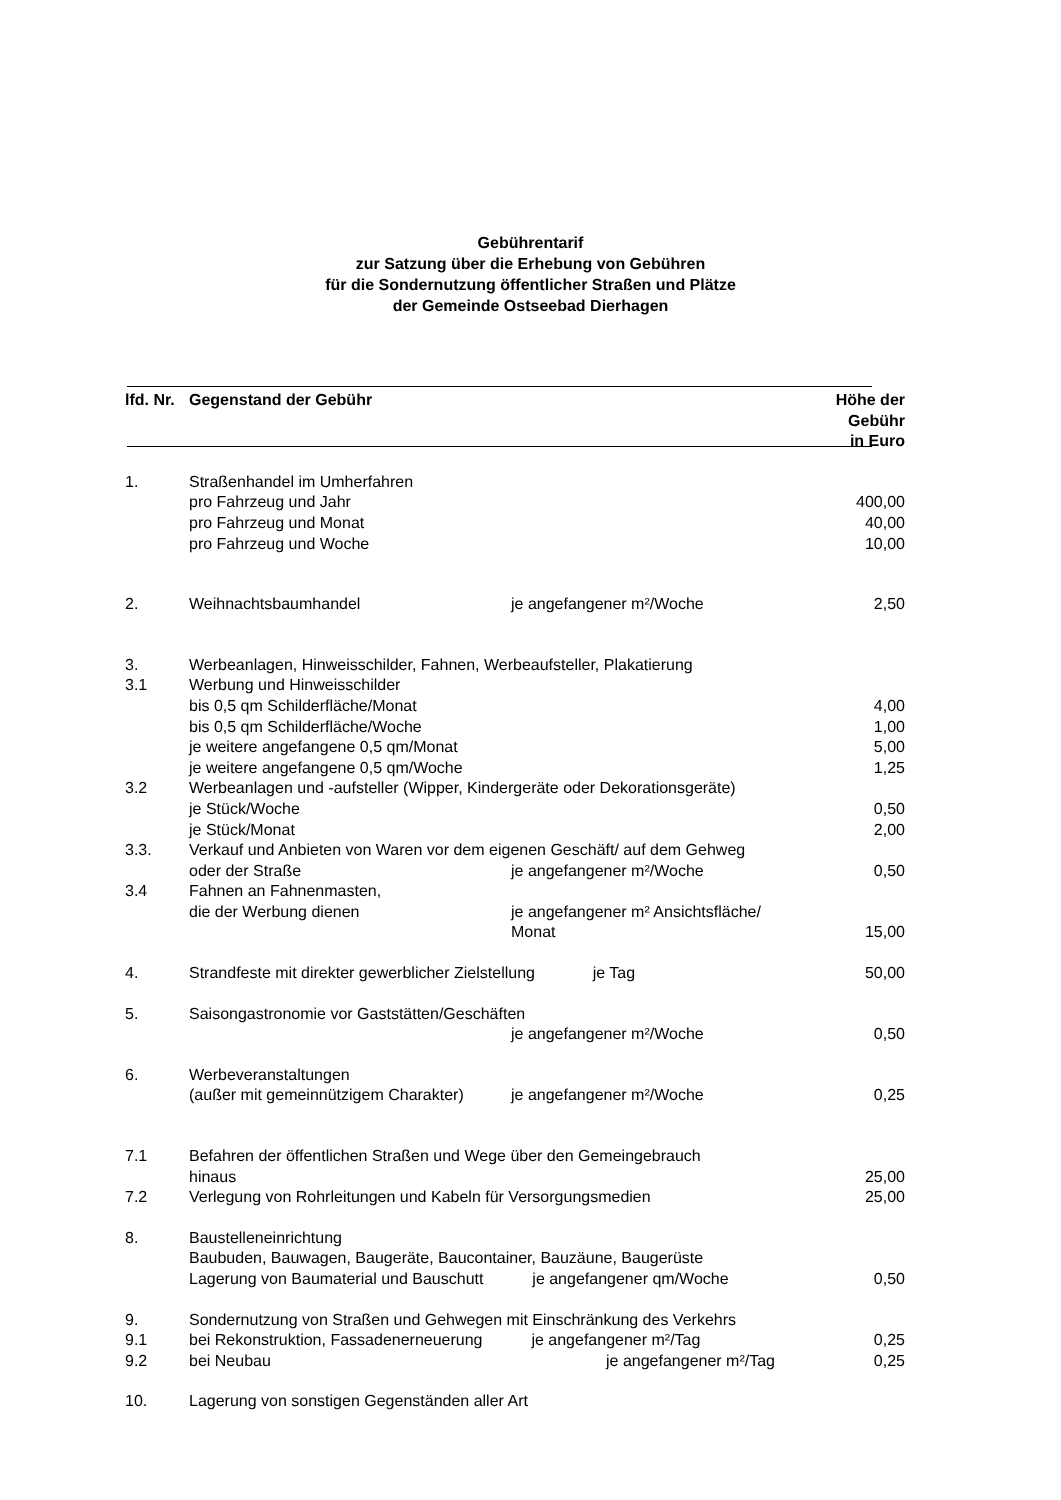Gebührentarif
zur Satzung über die Erhebung von Gebühren
für die Sondernutzung öffentlicher Straßen und Plätze
der Gemeinde Ostseebad Dierhagen
| lfd. Nr. | Gegenstand der Gebühr | | Höhe der Gebühr in Euro |
| --- | --- | --- | --- |
| 1. | Straßenhandel im Umherfahren | | |
| | pro Fahrzeug und Jahr | | 400,00 |
| | pro Fahrzeug und Monat | | 40,00 |
| | pro Fahrzeug und Woche | | 10,00 |
| 2. | Weihnachtsbaumhandel | je angefangener m²/Woche | 2,50 |
| 3. | Werbeanlagen, Hinweisschilder, Fahnen, Werbeaufsteller, Plakatierung | | |
| 3.1 | Werbung und Hinweisschilder | | |
| | bis 0,5 qm Schilderfläche/Monat | | 4,00 |
| | bis 0,5 qm Schilderfläche/Woche | | 1,00 |
| | je weitere angefangene 0,5 qm/Monat | | 5,00 |
| | je weitere angefangene 0,5 qm/Woche | | 1,25 |
| 3.2 | Werbeanlagen und -aufsteller (Wipper, Kindergeräte oder Dekorationsgeräte) | | |
| | je Stück/Woche | | 0,50 |
| | je Stück/Monat | | 2,00 |
| 3.3. | Verkauf und Anbieten von Waren vor dem eigenen Geschäft/ auf dem Gehweg | | |
| | oder der Straße | je angefangener m²/Woche | 0,50 |
| 3.4 | Fahnen an Fahnenmasten, | | |
| | die der Werbung dienen | je angefangener m² Ansichtsfläche/ Monat | 15,00 |
| 4. | Strandfeste mit direkter gewerblicher Zielstellung je Tag | | 50,00 |
| 5. | Saisongastronomie vor Gaststätten/Geschäften | | |
| | | je angefangener m²/Woche | 0,50 |
| 6. | Werbeveranstaltungen | | |
| | (außer mit gemeinnützigem Charakter) | je angefangener m²/Woche | 0,25 |
| 7.1 | Befahren der öffentlichen Straßen und Wege über den Gemeingebrauch | | |
| | hinaus | | 25,00 |
| 7.2 | Verlegung von Rohrleitungen und Kabeln für Versorgungsmedien | | 25,00 |
| 8. | Baustelleneinrichtung | | |
| | Baubuden, Bauwagen, Baugeräte, Baucontainer, Bauzäune, Baugerüste | | |
| | Lagerung von Baumaterial und Bauschutt je angefangener qm/Woche | | 0,50 |
| 9. | Sondernutzung von Straßen und Gehwegen mit Einschränkung des Verkehrs | | |
| 9.1 | bei Rekonstruktion, Fassadenerneuerung je angefangener m²/Tag | | 0,25 |
| 9.2 | bei Neubau | je angefangener m²/Tag | 0,25 |
| 10. | Lagerung von sonstigen Gegenständen aller Art | | |